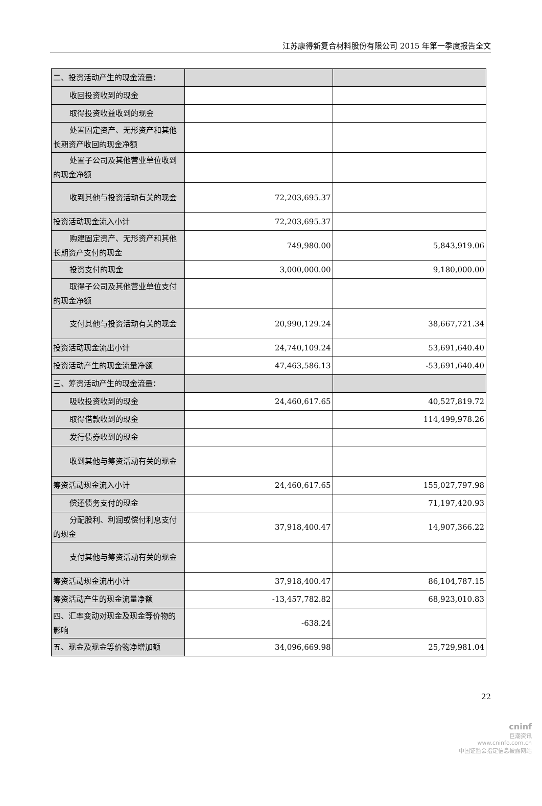江苏康得新复合材料股份有限公司 2015 年第一季度报告全文
| 二、投资活动产生的现金流量： | | |
| 收回投资收到的现金 | | |
| 取得投资收益收到的现金 | | |
| 处置固定资产、无形资产和其他长期资产收回的现金净额 | | |
| 处置子公司及其他营业单位收到的现金净额 | | |
| 收到其他与投资活动有关的现金 | 72,203,695.37 | |
| 投资活动现金流入小计 | 72,203,695.37 | |
| 购建固定资产、无形资产和其他长期资产支付的现金 | 749,980.00 | 5,843,919.06 |
| 投资支付的现金 | 3,000,000.00 | 9,180,000.00 |
| 取得子公司及其他营业单位支付的现金净额 | | |
| 支付其他与投资活动有关的现金 | 20,990,129.24 | 38,667,721.34 |
| 投资活动现金流出小计 | 24,740,109.24 | 53,691,640.40 |
| 投资活动产生的现金流量净额 | 47,463,586.13 | -53,691,640.40 |
| 三、筹资活动产生的现金流量： | | |
| 吸收投资收到的现金 | 24,460,617.65 | 40,527,819.72 |
| 取得借款收到的现金 | | 114,499,978.26 |
| 发行债券收到的现金 | | |
| 收到其他与筹资活动有关的现金 | | |
| 筹资活动现金流入小计 | 24,460,617.65 | 155,027,797.98 |
| 偿还债务支付的现金 | | 71,197,420.93 |
| 分配股利、利润或偿付利息支付的现金 | 37,918,400.47 | 14,907,366.22 |
| 支付其他与筹资活动有关的现金 | | |
| 筹资活动现金流出小计 | 37,918,400.47 | 86,104,787.15 |
| 筹资活动产生的现金流量净额 | -13,457,782.82 | 68,923,010.83 |
| 四、汇率变动对现金及现金等价物的影响 | -638.24 | |
| 五、现金及现金等价物净增加额 | 34,096,669.98 | 25,729,981.04 |
22
cninf
巨潮资讯
www.cninfo.com.cn
中国证监会指定信息披露网站